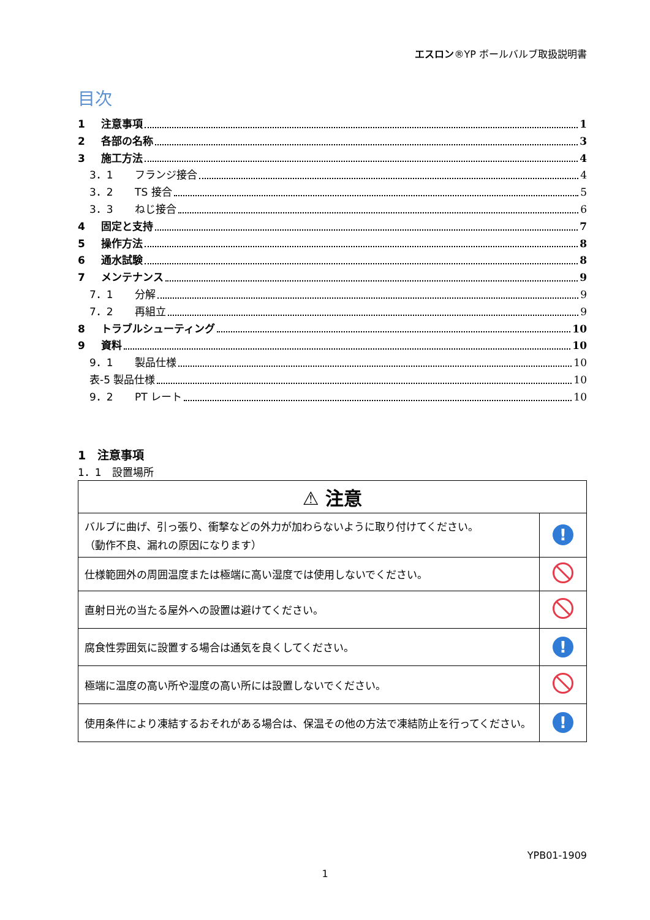エスロン®YP ボールバルブ取扱説明書
目次
1 注意事項 1
2 各部の名称 3
3 施工方法 4
3．1 フランジ接合 4
3．2 TS 接合 5
3．3 ねじ接合 6
4 固定と支持 7
5 操作方法 8
6 通水試験 8
7 メンテナンス 9
7．1 分解 9
7．2 再組立 9
8 トラブルシューティング 10
9 資料 10
9．1 製品仕様 10
表-5 製品仕様 10
9．2 PT レート 10
1　注意事項
1．1　設置場所
| ⚠ 注意 | |
| バルブに曲げ、引っ張り、衝撃などの外力が加わらないように取り付けてください。 （動作不良、漏れの原因になります） | ! |
| 仕様範囲外の周囲温度または極端に高い湿度では使用しないでください。 | |
| 直射日光の当たる屋外への設置は避けてください。 | |
| 腐食性雰囲気に設置する場合は通気を良くしてください。 | ! |
| 極端に温度の高い所や湿度の高い所には設置しないでください。 | |
| 使用条件により凍結するおそれがある場合は、保温その他の方法で凍結防止を行ってください。 | ! |
YPB01-1909
1